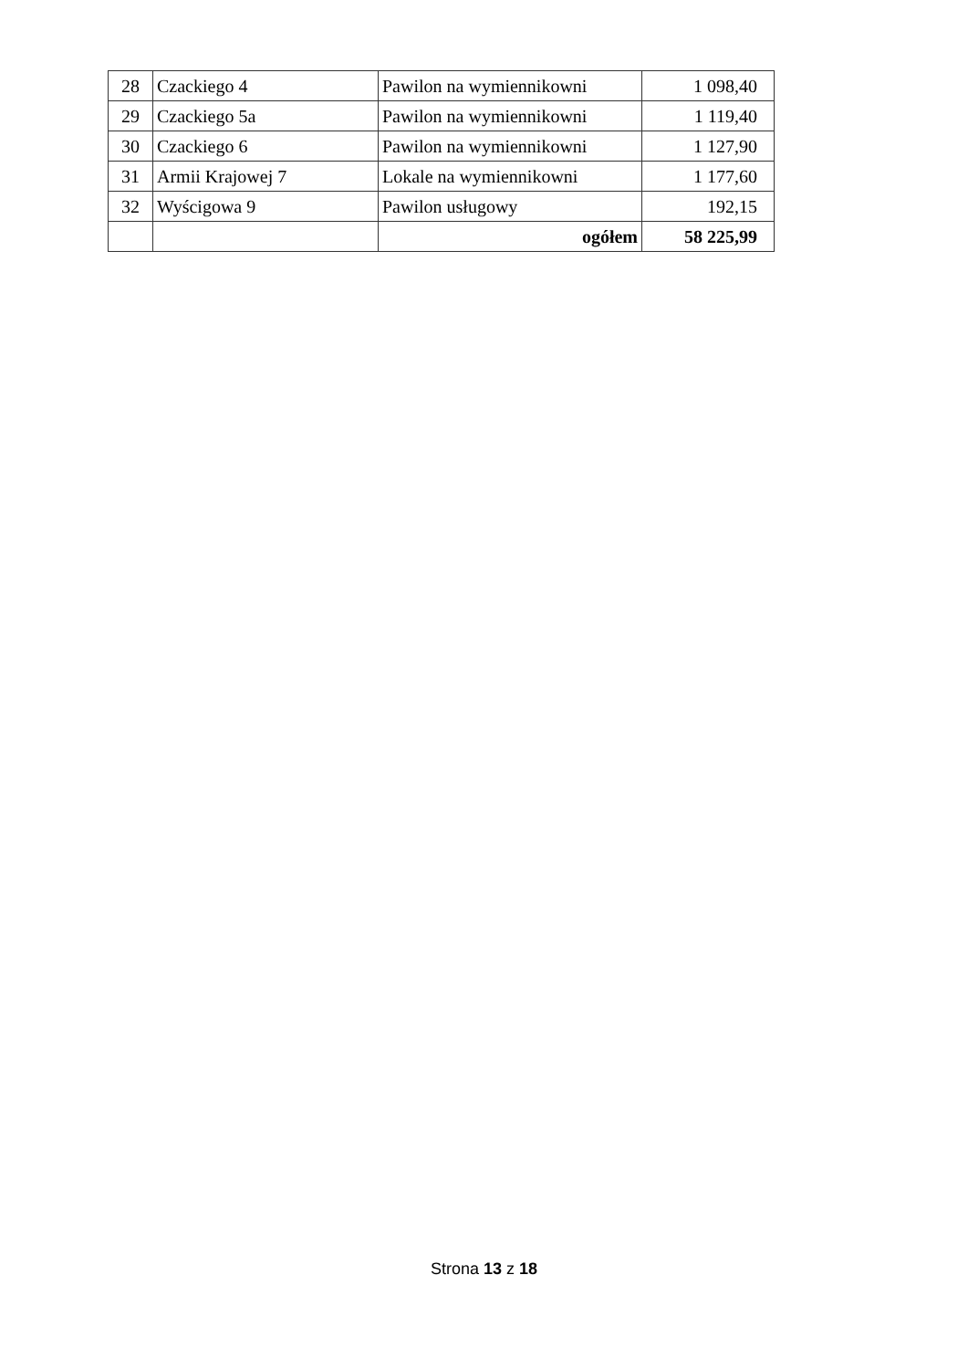| 28 | Czackiego 4 | Pawilon na wymiennikowni | 1 098,40 |
| 29 | Czackiego 5a | Pawilon na wymiennikowni | 1 119,40 |
| 30 | Czackiego 6 | Pawilon na wymiennikowni | 1 127,90 |
| 31 | Armii Krajowej 7 | Lokale na wymiennikowni | 1 177,60 |
| 32 | Wyścigowa 9 | Pawilon usługowy | 192,15 |
| | | ogółem | 58 225,99 |
Strona 13 z 18